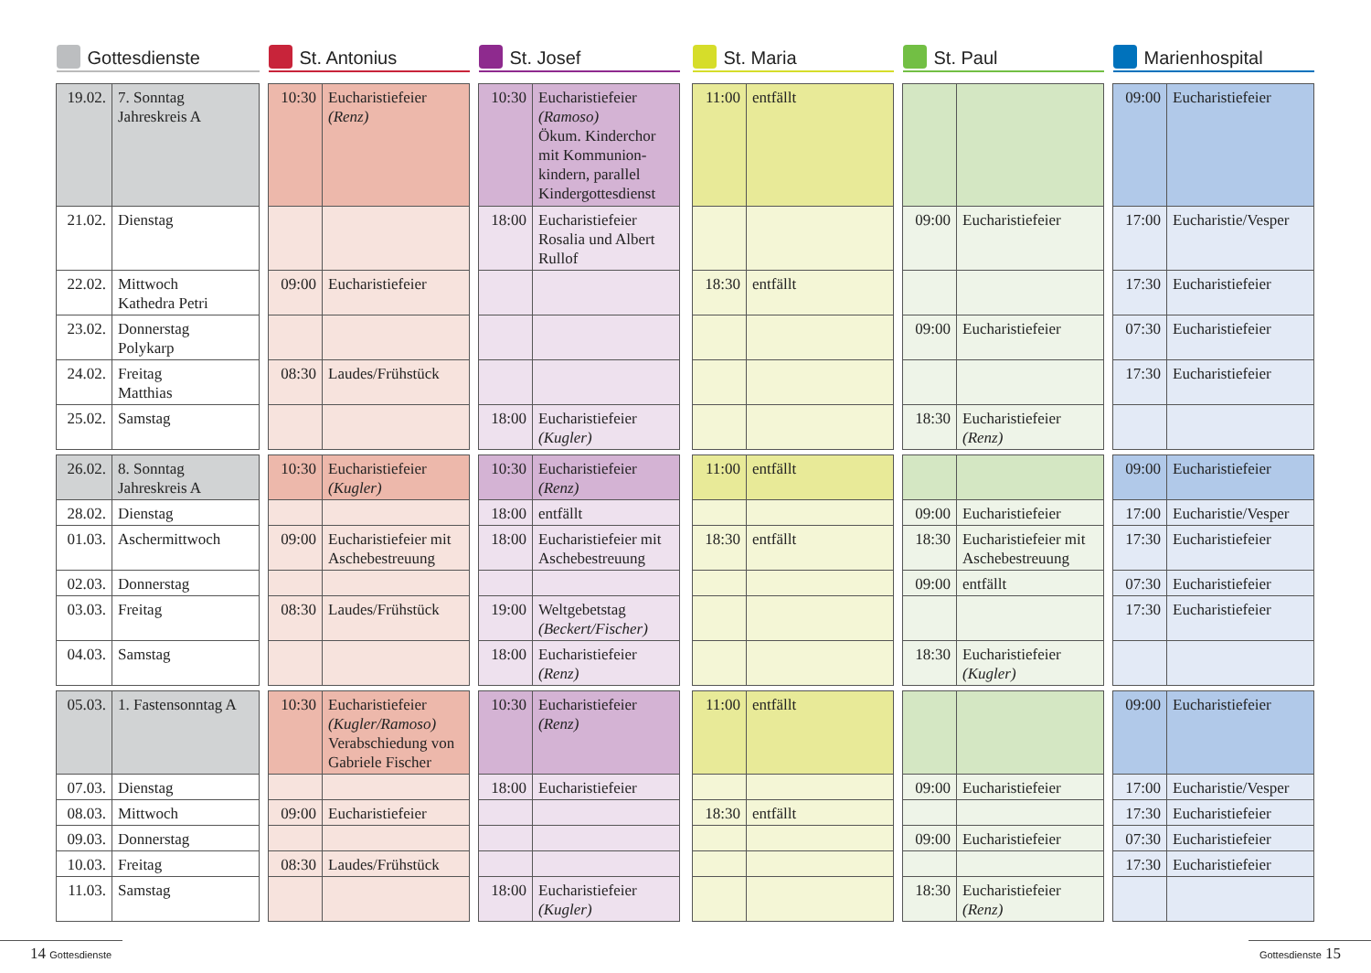| Gottesdienste | | | St. Antonius | | | St. Josef | | | St. Maria | | | St. Paul | | | Marienhospital | |
| 19.02. | 7. Sonntag Jahreskreis A | | 10:30 | Eucharistiefeier (Renz) | | 10:30 | Eucharistiefeier (Ramoso) Ökum. Kinderchor mit Kommunion-kindern, parallel Kindergottesdienst | | 11:00 | entfällt | | | | | 09:00 | Eucharistiefeier |
| 21.02. | Dienstag | | | | | 18:00 | Eucharistiefeier Rosalia und Albert Rullof | | | | | 09:00 | Eucharistiefeier | | 17:00 | Eucharistie/Vesper |
| 22.02. | Mittwoch Kathedra Petri | | 09:00 | Eucharistiefeier | | | | | 18:30 | entfällt | | | | | 17:30 | Eucharistiefeier |
| 23.02. | Donnerstag Polykarp | | | | | | | | | | | 09:00 | Eucharistiefeier | | 07:30 | Eucharistiefeier |
| 24.02. | Freitag Matthias | | 08:30 | Laudes/Frühstück | | | | | | | | | | | 17:30 | Eucharistiefeier |
| 25.02. | Samstag | | | | | 18:00 | Eucharistiefeier (Kugler) | | | | | 18:30 | Eucharistiefeier (Renz) | | | |
| 26.02. | 8. Sonntag Jahreskreis A | | 10:30 | Eucharistiefeier (Kugler) | | 10:30 | Eucharistiefeier (Renz) | | 11:00 | entfällt | | | | | 09:00 | Eucharistiefeier |
| 28.02. | Dienstag | | | | | 18:00 | entfällt | | | | | 09:00 | Eucharistiefeier | | 17:00 | Eucharistie/Vesper |
| 01.03. | Aschermittwoch | | 09:00 | Eucharistiefeier mit Aschebestreuung | | 18:00 | Eucharistiefeier mit Aschebestreuung | | 18:30 | entfällt | | 18:30 | Eucharistiefeier mit Aschebestreuung | | 17:30 | Eucharistiefeier |
| 02.03. | Donnerstag | | | | | | | | | | | 09:00 | entfällt | | 07:30 | Eucharistiefeier |
| 03.03. | Freitag | | 08:30 | Laudes/Frühstück | | 19:00 | Weltgebetstag (Beckert/Fischer) | | | | | | | | 17:30 | Eucharistiefeier |
| 04.03. | Samstag | | | | | 18:00 | Eucharistiefeier (Renz) | | | | | 18:30 | Eucharistiefeier (Kugler) | | | |
| 05.03. | 1. Fastensonntag A | | 10:30 | Eucharistiefeier (Kugler/Ramoso) Verabschiedung von Gabriele Fischer | | 10:30 | Eucharistiefeier (Renz) | | 11:00 | entfällt | | | | | 09:00 | Eucharistiefeier |
| 07.03. | Dienstag | | | | | 18:00 | Eucharistiefeier | | | | | 09:00 | Eucharistiefeier | | 17:00 | Eucharistie/Vesper |
| 08.03. | Mittwoch | | 09:00 | Eucharistiefeier | | | | | 18:30 | entfällt | | | | | 17:30 | Eucharistiefeier |
| 09.03. | Donnerstag | | | | | | | | | | | 09:00 | Eucharistiefeier | | 07:30 | Eucharistiefeier |
| 10.03. | Freitag | | 08:30 | Laudes/Frühstück | | | | | | | | | | | 17:30 | Eucharistiefeier |
| 11.03. | Samstag | | | | | 18:00 | Eucharistiefeier (Kugler) | | | | | 18:30 | Eucharistiefeier (Renz) | | | |
14 Gottesdienste
Gottesdienste 15